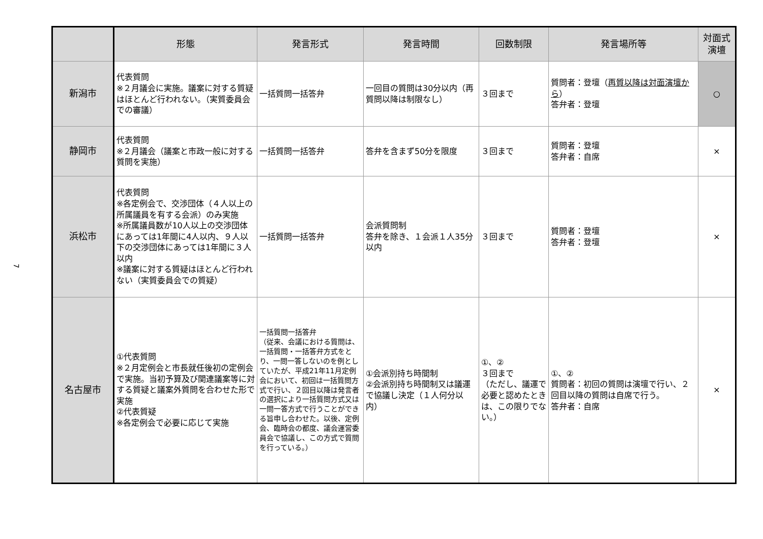7
| | 形態 | 発言形式 | 発言時間 | 回数制限 | 発言場所等 | 対面式 演壇 |
| --- | --- | --- | --- | --- | --- | --- |
| 新潟市 | 代表質問 ※２月議会に実施。議案に対する質疑はほとんど行われない。（実質委員会での審議） | 一括質問一括答弁 | 一回目の質問は30分以内（再質問以降は制限なし） | ３回まで | 質問者：登壇（ 再質以降は対面演壇から ） 答弁者：登壇 | ○ |
| 静岡市 | 代表質問 ※２月議会（議案と市政一般に対する質問を実施） | 一括質問一括答弁 | 答弁を含まず50分を限度 | ３回まで | 質問者：登壇 答弁者：自席 | × |
| 浜松市 | 代表質問 ※各定例会で、交渉団体（４人以上の所属議員を有する会派）のみ実施 ※所属議員数が10人以上の交渉団体にあっては1年間に4人以内、９人以下の交渉団体にあっては1年間に３人以内 ※議案に対する質疑はほとんど行われない（実質委員会での質疑） | 一括質問一括答弁 | 会派質問制 答弁を除き、１会派１人35分以内 | ３回まで | 質問者：登壇 答弁者：登壇 | × |
| 名古屋市 | ①代表質問 ※２月定例会と市長就任後初の定例会で実施。当初予算及び関連議案等に対する質疑と議案外質問を合わせた形で実施 ②代表質疑 ※各定例会で必要に応じて実施 | 一括質問一括答弁 （従来、会議における質問は、一括質問・一括答弁方式をとり、一問一答しないのを例としていたが、平成21年11月定例会において、初回は一括質問方式で行い、２回目以降は発言者の選択により一括質問方式又は一問一答方式で行うことができる旨申し合わせた。以後、定例会、臨時会の都度、議会運営委員会で協議し、この方式で質問を行っている。） | ①会派別持ち時間制 ②会派別持ち時間制又は議運で協議し決定（１人何分以内） | ①、② ３回まで （ただし、議運で必要と認めたときは、この限りでない。） | ①、② 質問者：初回の質問は演壇で行い、２回目以降の質問は自席で行う。 答弁者：自席 | × |